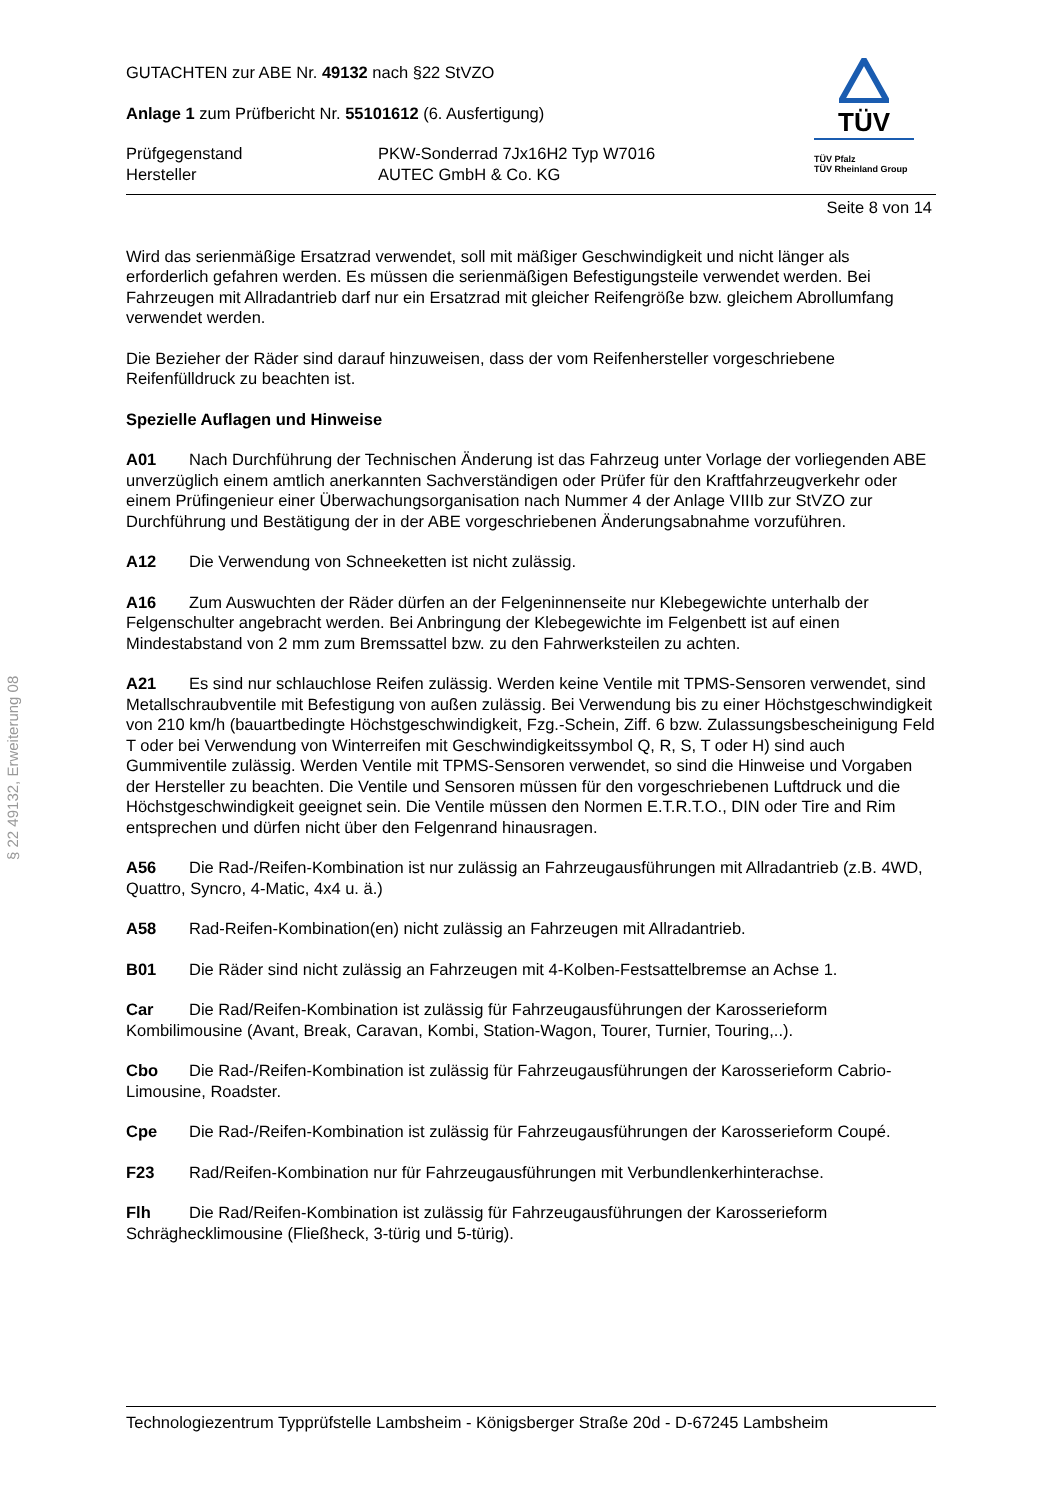§ 22 49132, Erweiterung 08
GUTACHTEN zur ABE Nr. 49132 nach §22 StVZO
Anlage 1 zum Prüfbericht Nr. 55101612 (6. Ausfertigung)
Prüfgegenstand
Hersteller
PKW-Sonderrad 7Jx16H2 Typ W7016
AUTEC GmbH & Co. KG
TÜV
TÜV Pfalz
TÜV Rheinland Group
Seite 8 von 14
Wird das serienmäßige Ersatzrad verwendet, soll mit mäßiger Geschwindigkeit und nicht länger als erforderlich gefahren werden. Es müssen die serienmäßigen Befestigungsteile verwendet werden. Bei Fahrzeugen mit Allradantrieb darf nur ein Ersatzrad mit gleicher Reifengröße bzw. gleichem Abrollumfang verwendet werden.
Die Bezieher der Räder sind darauf hinzuweisen, dass der vom Reifenhersteller vorgeschriebene Reifenfülldruck zu beachten ist.
Spezielle Auflagen und Hinweise
A01 Nach Durchführung der Technischen Änderung ist das Fahrzeug unter Vorlage der vorliegenden ABE unverzüglich einem amtlich anerkannten Sachverständigen oder Prüfer für den Kraftfahrzeugverkehr oder einem Prüfingenieur einer Überwachungsorganisation nach Nummer 4 der Anlage VIIIb zur StVZO zur Durchführung und Bestätigung der in der ABE vorgeschriebenen Änderungsabnahme vorzuführen.
A12 Die Verwendung von Schneeketten ist nicht zulässig.
A16 Zum Auswuchten der Räder dürfen an der Felgeninnenseite nur Klebegewichte unterhalb der Felgenschulter angebracht werden. Bei Anbringung der Klebegewichte im Felgenbett ist auf einen Mindestabstand von 2 mm zum Bremssattel bzw. zu den Fahrwerksteilen zu achten.
A21 Es sind nur schlauchlose Reifen zulässig. Werden keine Ventile mit TPMS-Sensoren verwendet, sind Metallschraubventile mit Befestigung von außen zulässig. Bei Verwendung bis zu einer Höchstgeschwindigkeit von 210 km/h (bauartbedingte Höchstgeschwindigkeit, Fzg.-Schein, Ziff. 6 bzw. Zulassungsbescheinigung Feld T oder bei Verwendung von Winterreifen mit Geschwindigkeitssymbol Q, R, S, T oder H) sind auch Gummiventile zulässig. Werden Ventile mit TPMS-Sensoren verwendet, so sind die Hinweise und Vorgaben der Hersteller zu beachten. Die Ventile und Sensoren müssen für den vorgeschriebenen Luftdruck und die Höchstgeschwindigkeit geeignet sein. Die Ventile müssen den Normen E.T.R.T.O., DIN oder Tire and Rim entsprechen und dürfen nicht über den Felgenrand hinausragen.
A56 Die Rad-/Reifen-Kombination ist nur zulässig an Fahrzeugausführungen mit Allradantrieb (z.B. 4WD, Quattro, Syncro, 4-Matic, 4x4 u. ä.)
A58 Rad-Reifen-Kombination(en) nicht zulässig an Fahrzeugen mit Allradantrieb.
B01 Die Räder sind nicht zulässig an Fahrzeugen mit 4-Kolben-Festsattelbremse an Achse 1.
Car Die Rad/Reifen-Kombination ist zulässig für Fahrzeugausführungen der Karosserieform Kombilimousine (Avant, Break, Caravan, Kombi, Station-Wagon, Tourer, Turnier, Touring,..).
Cbo Die Rad-/Reifen-Kombination ist zulässig für Fahrzeugausführungen der Karosserieform Cabrio-Limousine, Roadster.
Cpe Die Rad-/Reifen-Kombination ist zulässig für Fahrzeugausführungen der Karosserieform Coupé.
F23 Rad/Reifen-Kombination nur für Fahrzeugausführungen mit Verbundlenkerhinterachse.
Flh Die Rad/Reifen-Kombination ist zulässig für Fahrzeugausführungen der Karosserieform Schräghecklimousine (Fließheck, 3-türig und 5-türig).
Technologiezentrum Typprüfstelle Lambsheim - Königsberger Straße 20d - D-67245 Lambsheim